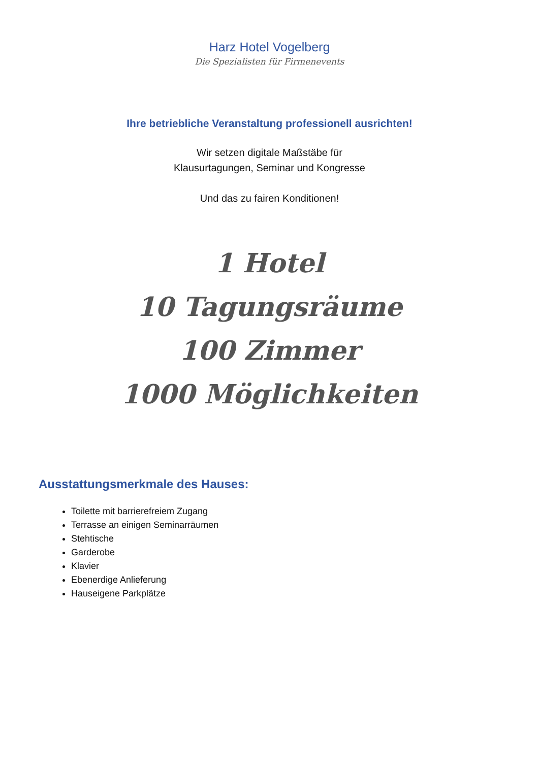Harz Hotel Vogelberg
Die Spezialisten für Firmenevents
Ihre betriebliche Veranstaltung professionell ausrichten!
Wir setzen digitale Maßstäbe für
Klausurtagungen, Seminar und Kongresse
Und das zu fairen Konditionen!
1 Hotel
10 Tagungsräume
100 Zimmer
1000 Möglichkeiten
Ausstattungsmerkmale des Hauses:
Toilette mit barrierefreiem Zugang
Terrasse an einigen Seminarräumen
Stehtische
Garderobe
Klavier
Ebenerdige Anlieferung
Hauseigene Parkplätze